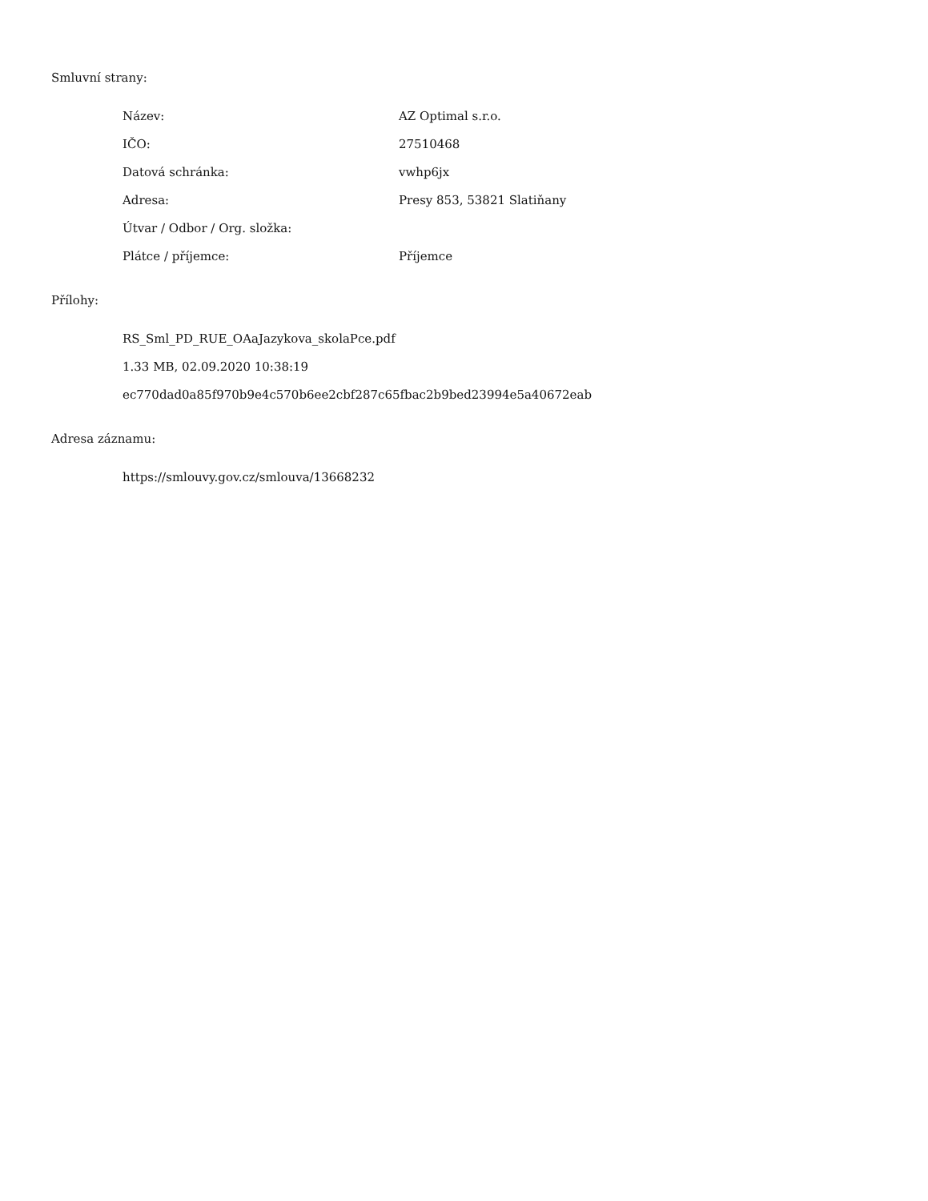Smluvní strany:
| Název: | AZ Optimal s.r.o. |
| IČO: | 27510468 |
| Datová schránka: | vwhp6jx |
| Adresa: | Presy 853, 53821 Slatiňany |
| Útvar / Odbor / Org. složka: | |
| Plátce / příjemce: | Příjemce |
Přílohy:
RS_Sml_PD_RUE_OAaJazykova_skolaPce.pdf
1.33 MB, 02.09.2020 10:38:19
ec770dad0a85f970b9e4c570b6ee2cbf287c65fbac2b9bed23994e5a40672eab
Adresa záznamu:
https://smlouvy.gov.cz/smlouva/13668232